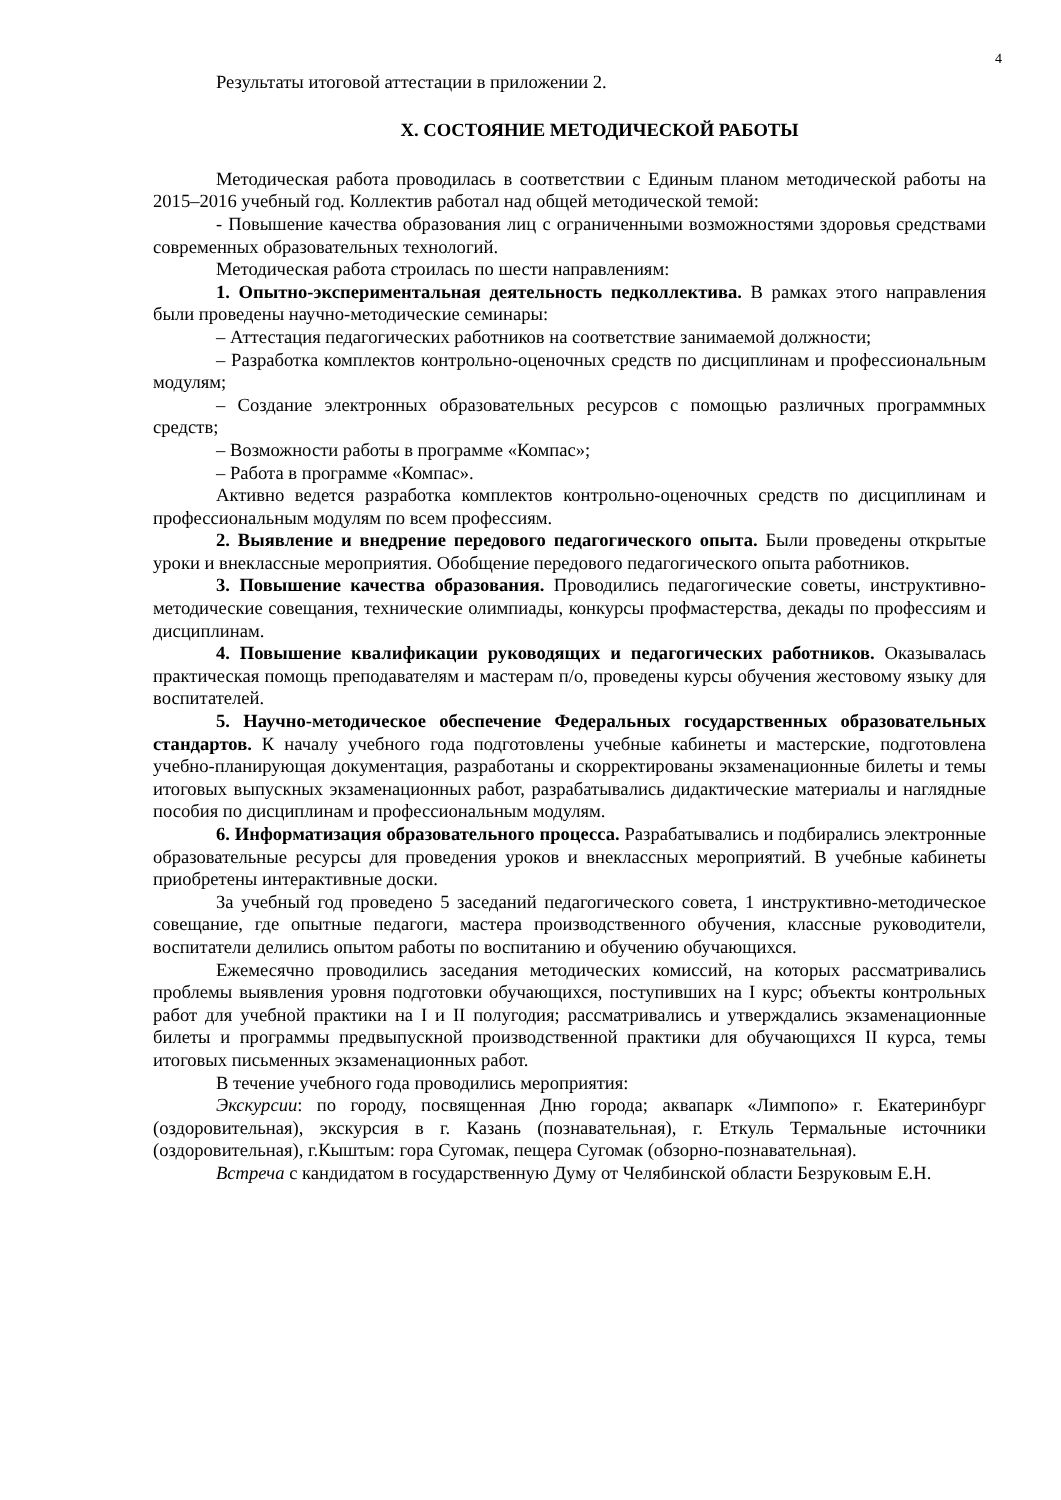4
Результаты итоговой аттестации в приложении 2.
X. СОСТОЯНИЕ МЕТОДИЧЕСКОЙ РАБОТЫ
Методическая работа проводилась в соответствии с Единым планом методической работы на 2015–2016 учебный год. Коллектив работал над общей методической темой:
- Повышение качества образования лиц с ограниченными возможностями здоровья средствами современных образовательных технологий.
Методическая работа строилась по шести направлениям:
1. Опытно-экспериментальная деятельность педколлектива. В рамках этого направления были проведены научно-методические семинары:
– Аттестация педагогических работников на соответствие занимаемой должности;
– Разработка комплектов контрольно-оценочных средств по дисциплинам и профессиональным модулям;
– Создание электронных образовательных ресурсов с помощью различных программных средств;
– Возможности работы в программе «Компас»;
– Работа в программе «Компас».
Активно ведется разработка комплектов контрольно-оценочных средств по дисциплинам и профессиональным модулям по всем профессиям.
2. Выявление и внедрение передового педагогического опыта. Были проведены открытые уроки и внеклассные мероприятия. Обобщение передового педагогического опыта работников.
3. Повышение качества образования. Проводились педагогические советы, инструктивно-методические совещания, технические олимпиады, конкурсы профмастерства, декады по профессиям и дисциплинам.
4. Повышение квалификации руководящих и педагогических работников. Оказывалась практическая помощь преподавателям и мастерам п/о, проведены курсы обучения жестовому языку для воспитателей.
5. Научно-методическое обеспечение Федеральных государственных образовательных стандартов. К началу учебного года подготовлены учебные кабинеты и мастерские, подготовлена учебно-планирующая документация, разработаны и скорректированы экзаменационные билеты и темы итоговых выпускных экзаменационных работ, разрабатывались дидактические материалы и наглядные пособия по дисциплинам и профессиональным модулям.
6. Информатизация образовательного процесса. Разрабатывались и подбирались электронные образовательные ресурсы для проведения уроков и внеклассных мероприятий. В учебные кабинеты приобретены интерактивные доски.
За учебный год проведено 5 заседаний педагогического совета, 1 инструктивно-методическое совещание, где опытные педагоги, мастера производственного обучения, классные руководители, воспитатели делились опытом работы по воспитанию и обучению обучающихся.
Ежемесячно проводились заседания методических комиссий, на которых рассматривались проблемы выявления уровня подготовки обучающихся, поступивших на I курс; объекты контрольных работ для учебной практики на I и II полугодия; рассматривались и утверждались экзаменационные билеты и программы предвыпускной производственной практики для обучающихся II курса, темы итоговых письменных экзаменационных работ.
В течение учебного года проводились мероприятия:
Экскурсии: по городу, посвященная Дню города; аквапарк «Лимпопо» г. Екатеринбург (оздоровительная), экскурсия в г. Казань (познавательная), г. Еткуль Термальные источники (оздоровительная), г.Кыштым: гора Сугомак, пещера Сугомак (обзорно-познавательная).
Встреча с кандидатом в государственную Думу от Челябинской области Безруковым Е.Н.